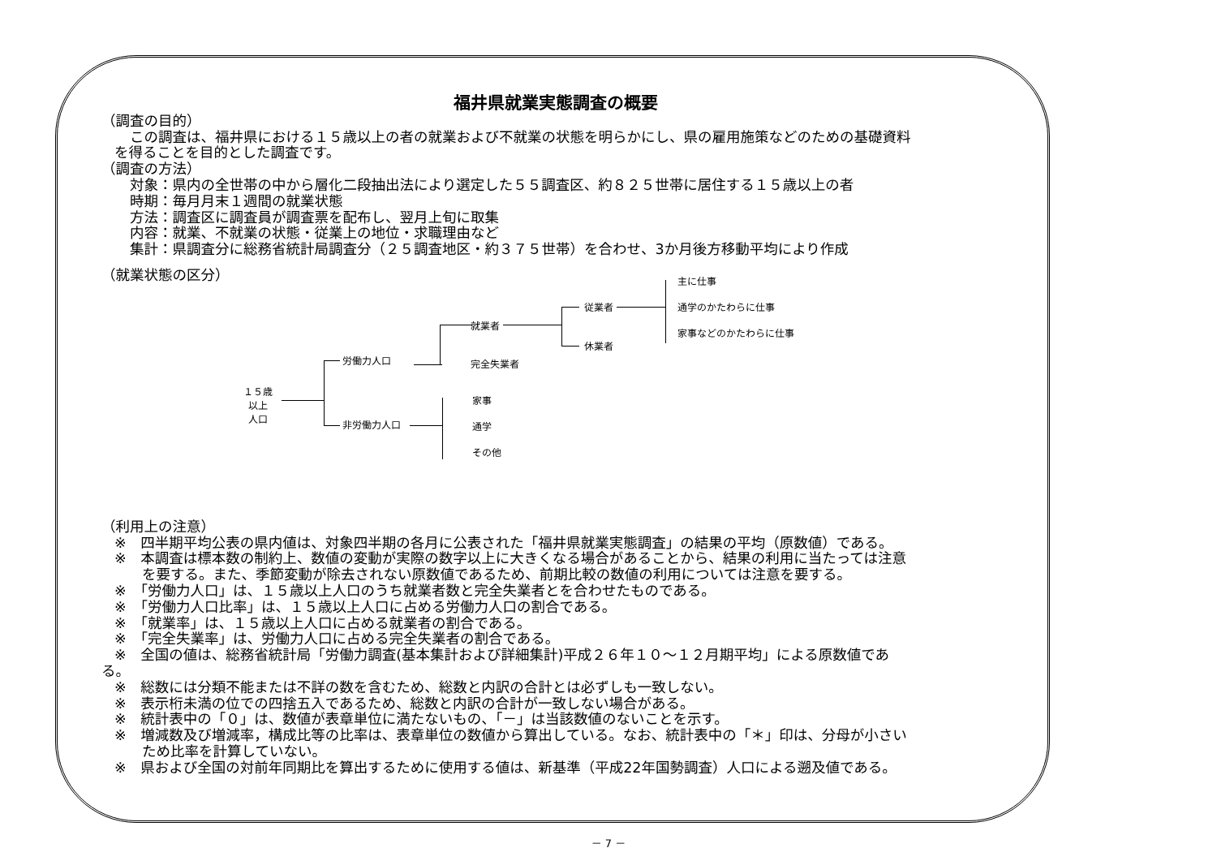福井県就業実態調査の概要
（調査の目的）
この調査は、福井県における１５歳以上の者の就業および不就業の状態を明らかにし、県の雇用施策などのための基礎資料
を得ることを目的とした調査です。
（調査の方法）
対象：県内の全世帯の中から層化二段抽出法により選定した５５調査区、約８２５世帯に居住する１５歳以上の者
時期：毎月月末１週間の就業状態
方法：調査区に調査員が調査票を配布し、翌月上旬に取集
内容：就業、不就業の状態・従業上の地位・求職理由など
集計：県調査分に総務省統計局調査分（２５調査地区・約３７５世帯）を合わせ、3か月後方移動平均により作成
（就業状態の区分）
１５歳
以上
人口
労働力人口
非労働力人口
就業者
完全失業者
従業者
休業者
主に仕事
通学のかたわらに仕事
家事などのかたわらに仕事
家事
通学
その他
（利用上の注意）
※　四半期平均公表の県内値は、対象四半期の各月に公表された「福井県就業実態調査」の結果の平均（原数値）である。
※　本調査は標本数の制約上、数値の変動が実際の数字以上に大きくなる場合があることから、結果の利用に当たっては注意
を要する。また、季節変動が除去されない原数値であるため、前期比較の数値の利用については注意を要する。
※　「労働力人口」は、１５歳以上人口のうち就業者数と完全失業者とを合わせたものである。
※　「労働力人口比率」は、１５歳以上人口に占める労働力人口の割合である。
※　「就業率」は、１５歳以上人口に占める就業者の割合である。
※　「完全失業率」は、労働力人口に占める完全失業者の割合である。
※　全国の値は、総務省統計局「労働力調査(基本集計および詳細集計)平成２６年１０～１２月期平均」による原数値であ
る。
※　総数には分類不能または不詳の数を含むため、総数と内訳の合計とは必ずしも一致しない。
※　表示桁未満の位での四捨五入であるため、総数と内訳の合計が一致しない場合がある。
※　統計表中の「０」は、数値が表章単位に満たないもの、「－」は当該数値のないことを示す。
※　増減数及び増減率，構成比等の比率は、表章単位の数値から算出している。なお、統計表中の「＊」印は、分母が小さい
ため比率を計算していない。
※　県および全国の対前年同期比を算出するために使用する値は、新基準（平成22年国勢調査）人口による遡及値である。
－ 7 －